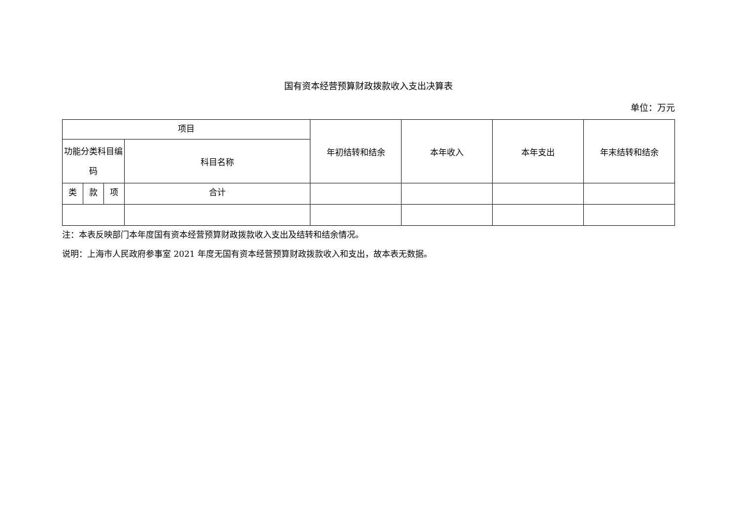国有资本经营预算财政拨款收入支出决算表
单位：万元
| 项目 | | | | 年初结转和结余 | 本年收入 | 本年支出 | 年末结转和结余 |
| --- | --- | --- | --- | --- | --- | --- | --- |
| 功能分类科目编码 | | | 科目名称 | | | | |
| 类 | 款 | 项 | 合计 | | | | |
注：本表反映部门本年度国有资本经营预算财政拨款收入支出及结转和结余情况。
说明：上海市人民政府参事室 2021 年度无国有资本经营预算财政拨款收入和支出，故本表无数据。